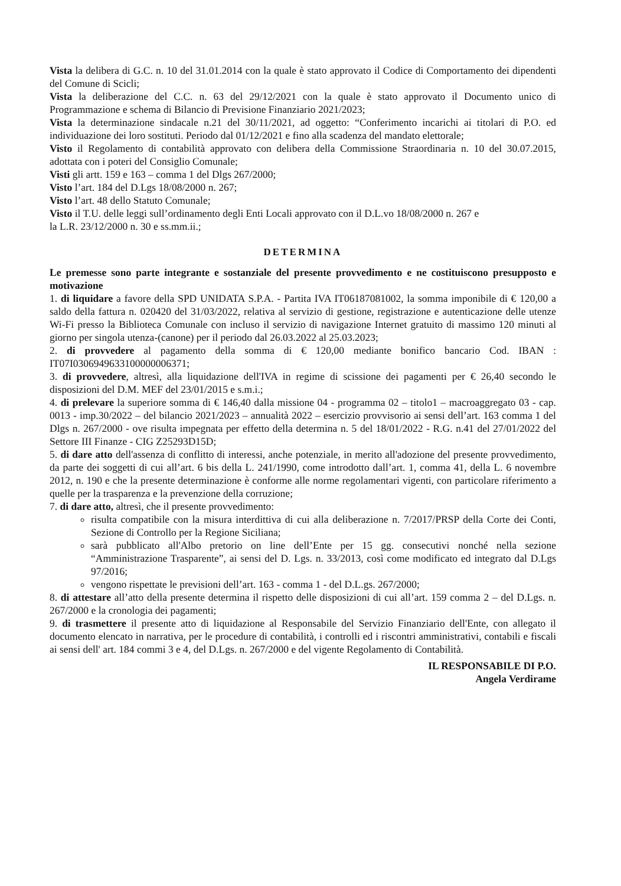Vista la delibera di G.C. n. 10 del 31.01.2014 con la quale è stato approvato il Codice di Comportamento dei dipendenti del Comune di Scicli;
Vista la deliberazione del C.C. n. 63 del 29/12/2021 con la quale è stato approvato il Documento unico di Programmazione e schema di Bilancio di Previsione Finanziario 2021/2023;
Vista la determinazione sindacale n.21 del 30/11/2021, ad oggetto: “Conferimento incarichi ai titolari di P.O. ed individuazione dei loro sostituti. Periodo dal 01/12/2021 e fino alla scadenza del mandato elettorale;
Visto il Regolamento di contabilità approvato con delibera della Commissione Straordinaria n. 10 del 30.07.2015, adottata con i poteri del Consiglio Comunale;
Visti gli artt. 159 e 163 – comma 1 del Dlgs 267/2000;
Visto l’art. 184 del D.Lgs 18/08/2000 n. 267;
Visto l’art. 48 dello Statuto Comunale;
Visto il T.U. delle leggi sull’ordinamento degli Enti Locali approvato con il D.L.vo 18/08/2000 n. 267 e
la L.R. 23/12/2000 n. 30 e ss.mm.ii.;
DETERMINA
Le premesse sono parte integrante e sostanziale del presente provvedimento e ne costituiscono presupposto e motivazione
1. di liquidare a favore della SPD UNIDATA S.P.A. - Partita IVA IT06187081002, la somma imponibile di € 120,00 a saldo della fattura n. 020420 del 31/03/2022, relativa al servizio di gestione, registrazione e autenticazione delle utenze Wi-Fi presso la Biblioteca Comunale con incluso il servizio di navigazione Internet gratuito di massimo 120 minuti al giorno per singola utenza-(canone) per il periodo dal 26.03.2022 al 25.03.2023;
2. di provvedere al pagamento della somma di € 120,00 mediante bonifico bancario Cod. IBAN : IT07I0306949633100000006371;
3. di provvedere, altresì, alla liquidazione dell'IVA in regime di scissione dei pagamenti per € 26,40 secondo le disposizioni del D.M. MEF del 23/01/2015 e s.m.i.;
4. di prelevare la superiore somma di € 146,40 dalla missione 04 - programma 02 – titolo1 – macroaggregato 03 - cap. 0013 - imp.30/2022 – del bilancio 2021/2023 – annualità 2022 – esercizio provvisorio ai sensi dell’art. 163 comma 1 del Dlgs n. 267/2000 - ove risulta impegnata per effetto della determina n. 5 del 18/01/2022 - R.G. n.41 del 27/01/2022 del Settore III Finanze - CIG Z25293D15D;
5. di dare atto dell'assenza di conflitto di interessi, anche potenziale, in merito all'adozione del presente provvedimento, da parte dei soggetti di cui all’art. 6 bis della L. 241/1990, come introdotto dall’art. 1, comma 41, della L. 6 novembre 2012, n. 190 e che la presente determinazione è conforme alle norme regolamentari vigenti, con particolare riferimento a quelle per la trasparenza e la prevenzione della corruzione;
7. di dare atto, altresì, che il presente provvedimento:
risulta compatibile con la misura interdittiva di cui alla deliberazione n. 7/2017/PRSP della Corte dei Conti, Sezione di Controllo per la Regione Siciliana;
sarà pubblicato all'Albo pretorio on line dell’Ente per 15 gg. consecutivi nonché nella sezione “Amministrazione Trasparente”, ai sensi del D. Lgs. n. 33/2013, così come modificato ed integrato dal D.Lgs 97/2016;
vengono rispettate le previsioni dell’art. 163 - comma 1 - del D.L.gs. 267/2000;
8. di attestare all’atto della presente determina il rispetto delle disposizioni di cui all’art. 159 comma 2 – del D.Lgs. n. 267/2000 e la cronologia dei pagamenti;
9. di trasmettere il presente atto di liquidazione al Responsabile del Servizio Finanziario dell'Ente, con allegato il documento elencato in narrativa, per le procedure di contabilità, i controlli ed i riscontri amministrativi, contabili e fiscali ai sensi dell' art. 184 commi 3 e 4, del D.Lgs. n. 267/2000 e del vigente Regolamento di Contabilità.
IL RESPONSABILE DI P.O.
Angela Verdirame